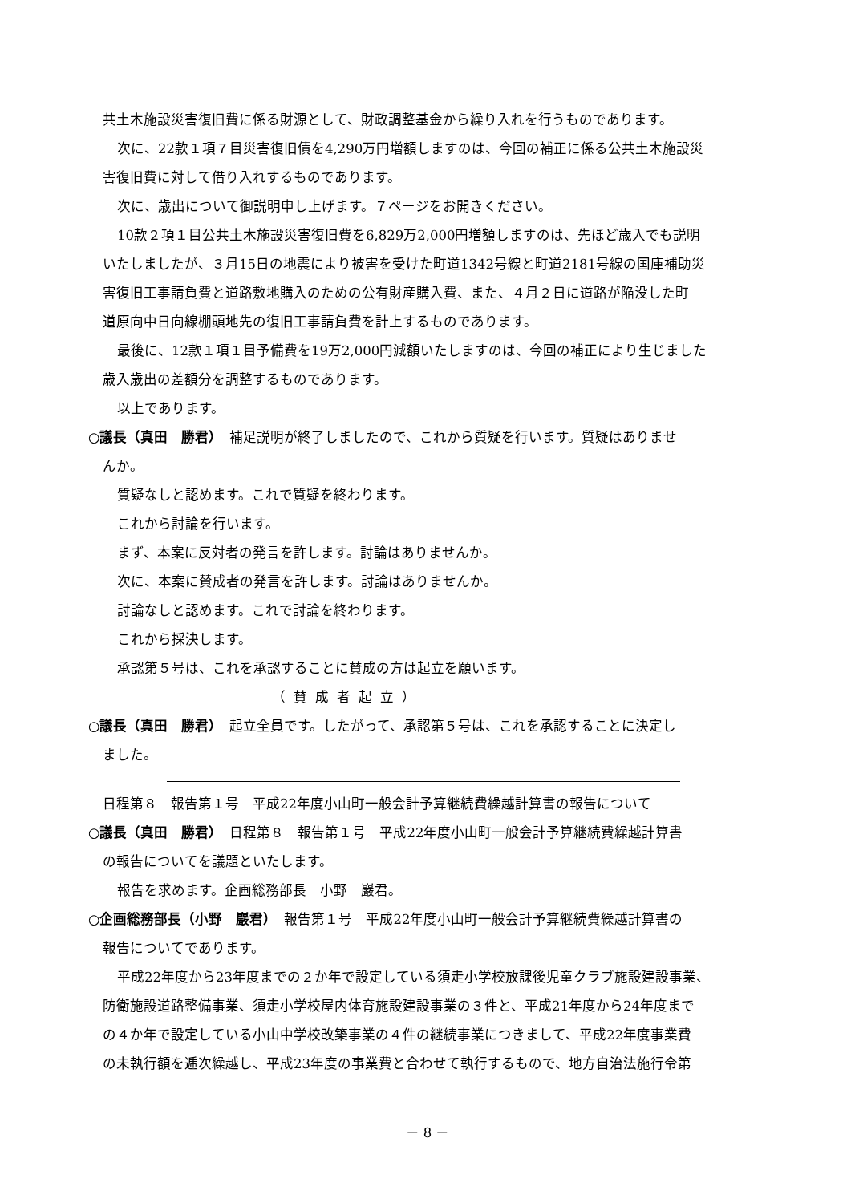共土木施設災害復旧費に係る財源として、財政調整基金から繰り入れを行うものであります。
次に、22款１項７目災害復旧債を4,290万円増額しますのは、今回の補正に係る公共土木施設災
害復旧費に対して借り入れするものであります。
次に、歳出について御説明申し上げます。７ページをお開きください。
10款２項１目公共土木施設災害復旧費を6,829万2,000円増額しますのは、先ほど歳入でも説明
いたしましたが、３月15日の地震により被害を受けた町道1342号線と町道2181号線の国庫補助災
害復旧工事請負費と道路敷地購入のための公有財産購入費、また、４月２日に道路が陥没した町
道原向中日向線棚頭地先の復旧工事請負費を計上するものであります。
最後に、12款１項１目予備費を19万2,000円減額いたしますのは、今回の補正により生じました
歳入歳出の差額分を調整するものであります。
以上であります。
○議長（真田　勝君）　補足説明が終了しましたので、これから質疑を行います。質疑はありませ
んか。
質疑なしと認めます。これで質疑を終わります。
これから討論を行います。
まず、本案に反対者の発言を許します。討論はありませんか。
次に、本案に賛成者の発言を許します。討論はありませんか。
討論なしと認めます。これで討論を終わります。
これから採決します。
承認第５号は、これを承認することに賛成の方は起立を願います。
（賛成者起立）
○議長（真田　勝君）　起立全員です。したがって、承認第５号は、これを承認することに決定し
ました。
日程第８　報告第１号　平成22年度小山町一般会計予算継続費繰越計算書の報告について
○議長（真田　勝君）　日程第８　報告第１号　平成22年度小山町一般会計予算継続費繰越計算書
の報告についてを議題といたします。
報告を求めます。企画総務部長　小野　巖君。
○企画総務部長（小野　巖君）　報告第１号　平成22年度小山町一般会計予算継続費繰越計算書の
報告についてであります。
平成22年度から23年度までの２か年で設定している須走小学校放課後児童クラブ施設建設事業、
防衛施設道路整備事業、須走小学校屋内体育施設建設事業の３件と、平成21年度から24年度まで
の４か年で設定している小山中学校改築事業の４件の継続事業につきまして、平成22年度事業費
の未執行額を逓次繰越し、平成23年度の事業費と合わせて執行するもので、地方自治法施行令第
－ 8 －